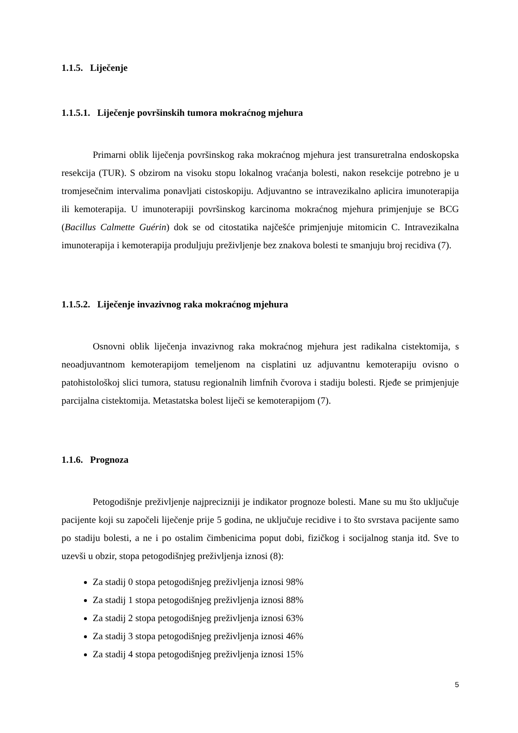1.1.5. Liječenje
1.1.5.1. Liječenje površinskih tumora mokraćnog mjehura
Primarni oblik liječenja površinskog raka mokraćnog mjehura jest transuretralna endoskopska resekcija (TUR). S obzirom na visoku stopu lokalnog vraćanja bolesti, nakon resekcije potrebno je u tromjesečnim intervalima ponavljati cistoskopiju. Adjuvantno se intravezikalno aplicira imunoterapija ili kemoterapija. U imunoterapiji površinskog karcinoma mokraćnog mjehura primjenjuje se BCG (Bacillus Calmette Guérin) dok se od citostatika najčešće primjenjuje mitomicin C. Intravezikalna imunoterapija i kemoterapija produljuju preživljenje bez znakova bolesti te smanjuju broj recidiva (7).
1.1.5.2. Liječenje invazivnog raka mokraćnog mjehura
Osnovni oblik liječenja invazivnog raka mokraćnog mjehura jest radikalna cistektomija, s neoadjuvantnom kemoterapijom temeljenom na cisplatini uz adjuvantnu kemoterapiju ovisno o patohistološkoj slici tumora, statusu regionalnih limfnih čvorova i stadiju bolesti. Rjeđe se primjenjuje parcijalna cistektomija. Metastatska bolest liječi se kemoterapijom (7).
1.1.6. Prognoza
Petogodišnje preživljenje najprecizniji je indikator prognoze bolesti. Mane su mu što uključuje pacijente koji su započeli liječenje prije 5 godina, ne uključuje recidive i to što svrstava pacijente samo po stadiju bolesti, a ne i po ostalim čimbenicima poput dobi, fizičkog i socijalnog stanja itd. Sve to uzevši u obzir, stopa petogodišnjeg preživljenja iznosi (8):
Za stadij 0 stopa petogodišnjeg preživljenja iznosi 98%
Za stadij 1 stopa petogodišnjeg preživljenja iznosi 88%
Za stadij 2 stopa petogodišnjeg preživljenja iznosi 63%
Za stadij 3 stopa petogodišnjeg preživljenja iznosi 46%
Za stadij 4 stopa petogodišnjeg preživljenja iznosi 15%
5